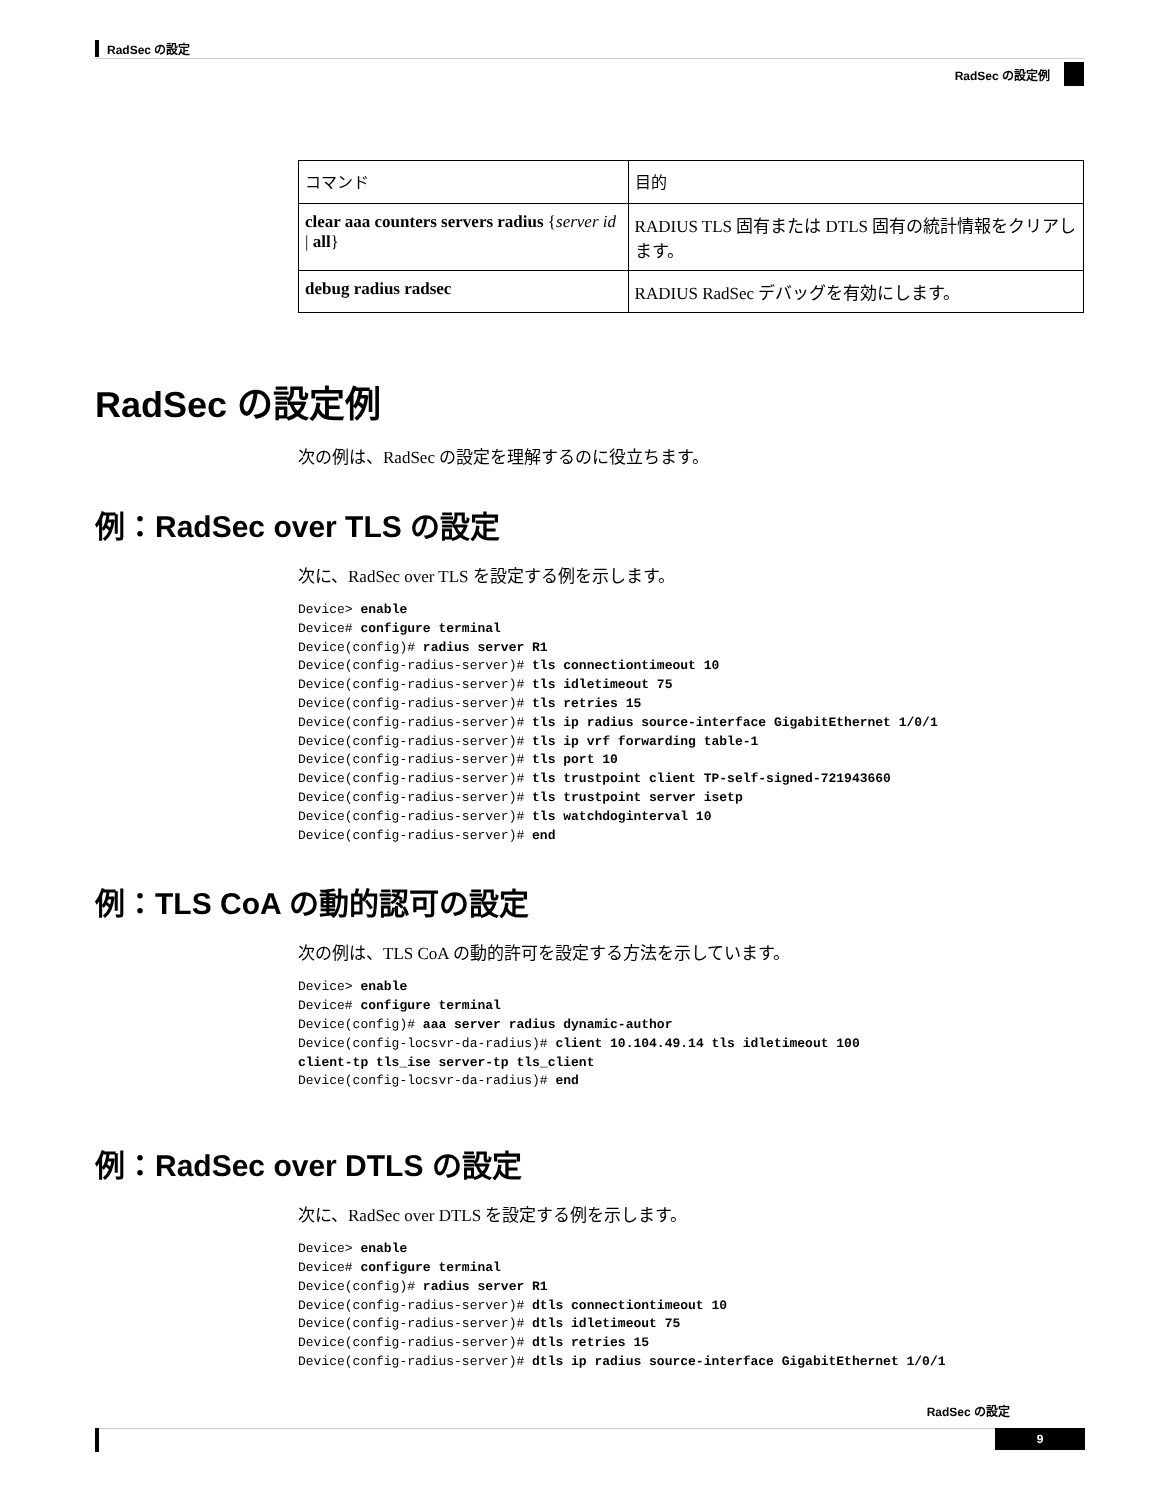RadSec の設定
RadSec の設定例
| コマンド | 目的 |
| --- | --- |
| clear aaa counters servers radius { server id / all } | RADIUS TLS 固有または DTLS 固有の統計情報をクリアします。 |
| debug radius radsec | RADIUS RadSec デバッグを有効にします。 |
RadSec の設定例
次の例は、RadSec の設定を理解するのに役立ちます。
例：RadSec over TLS の設定
次に、RadSec over TLS を設定する例を示します。
Device> enable
Device# configure terminal
Device(config)# radius server R1
Device(config-radius-server)# tls connectiontimeout 10
Device(config-radius-server)# tls idletimeout 75
Device(config-radius-server)# tls retries 15
Device(config-radius-server)# tls ip radius source-interface GigabitEthernet 1/0/1
Device(config-radius-server)# tls ip vrf forwarding table-1
Device(config-radius-server)# tls port 10
Device(config-radius-server)# tls trustpoint client TP-self-signed-721943660
Device(config-radius-server)# tls trustpoint server isetp
Device(config-radius-server)# tls watchdoginterval 10
Device(config-radius-server)# end
例：TLS CoA の動的認可の設定
次の例は、TLS CoA の動的許可を設定する方法を示しています。
Device> enable
Device# configure terminal
Device(config)# aaa server radius dynamic-author
Device(config-locsvr-da-radius)# client 10.104.49.14 tls idletimeout 100
client-tp tls_ise server-tp tls_client
Device(config-locsvr-da-radius)# end
例：RadSec over DTLS の設定
次に、RadSec over DTLS を設定する例を示します。
Device> enable
Device# configure terminal
Device(config)# radius server R1
Device(config-radius-server)# dtls connectiontimeout 10
Device(config-radius-server)# dtls idletimeout 75
Device(config-radius-server)# dtls retries 15
Device(config-radius-server)# dtls ip radius source-interface GigabitEthernet 1/0/1
RadSec の設定
9